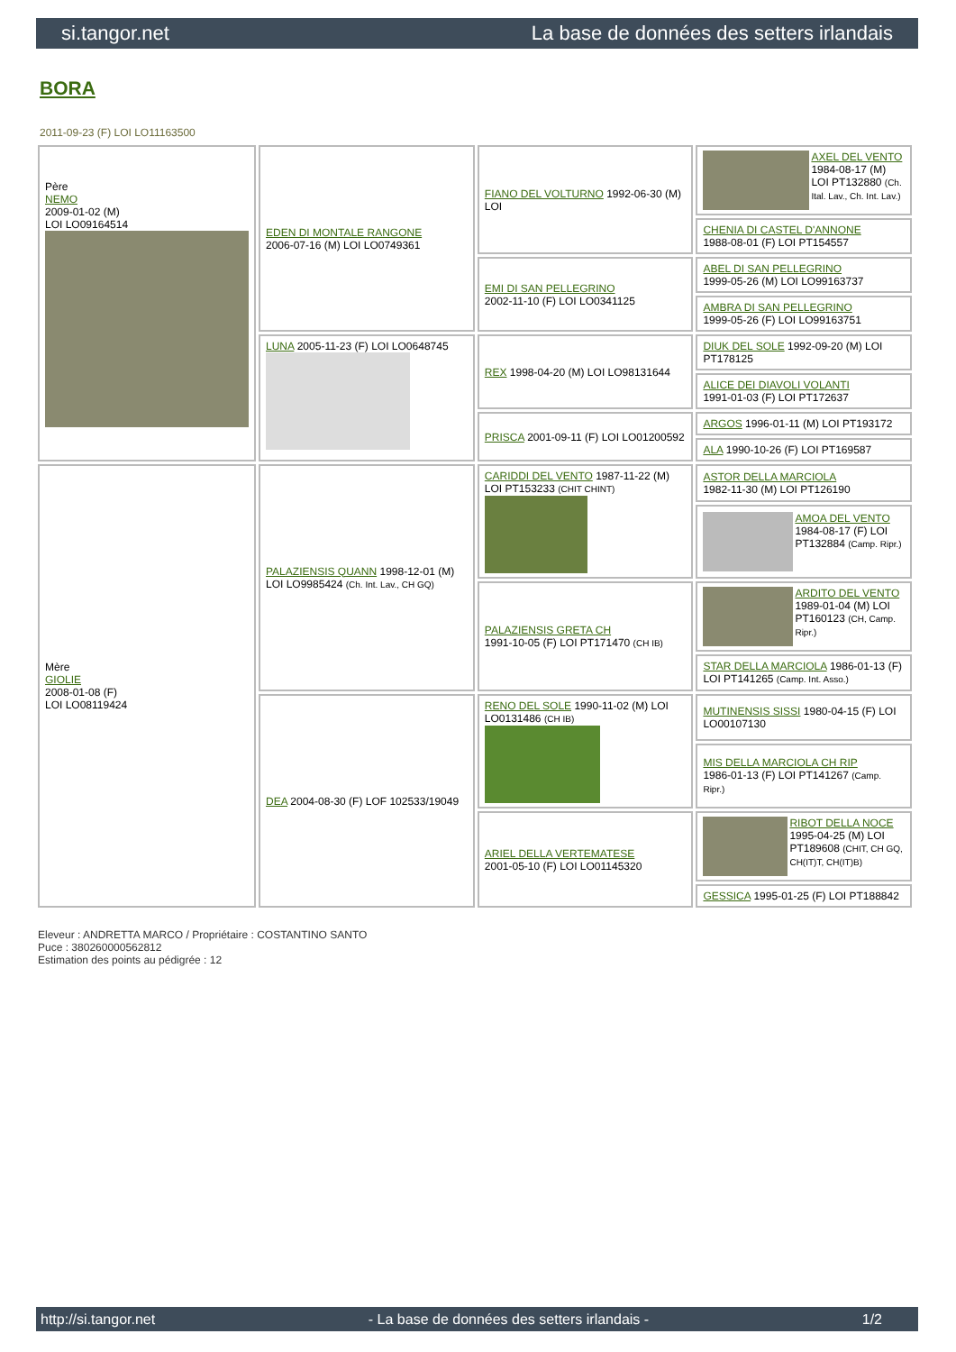si.tangor.net La base de données des setters irlandais
BORA
2011-09-23 (F) LOI LO11163500
| Père NEMO 2009-01-02 (M) LOI LO09164514 | EDEN DI MONTALE RANGONE 2006-07-16 (M) LOI LO0749361 | FIANO DEL VOLTURNO 1992-06-30 (M) LOI | AXEL DEL VENTO 1984-08-17 (M) LOI PT132880 (Ch. Ital. Lav., Ch. Int. Lav.) |
| | | | CHENIA DI CASTEL D'ANNONE 1988-08-01 (F) LOI PT154557 |
| | | EMI DI SAN PELLEGRINO 2002-11-10 (F) LOI LO0341125 | ABEL DI SAN PELLEGRINO 1999-05-26 (M) LOI LO99163737 |
| | | | AMBRA DI SAN PELLEGRINO 1999-05-26 (F) LOI LO99163751 |
| | LUNA 2005-11-23 (F) LOI LO0648745 | REX 1998-04-20 (M) LOI LO98131644 | DIUK DEL SOLE 1992-09-20 (M) LOI PT178125 |
| | | | ALICE DEI DIAVOLI VOLANTI 1991-01-03 (F) LOI PT172637 |
| | | PRISCA 2001-09-11 (F) LOI LO01200592 | ARGOS 1996-01-11 (M) LOI PT193172 |
| | | | ALA 1990-10-26 (F) LOI PT169587 |
| Mère GIOLIE 2008-01-08 (F) LOI LO08119424 | PALAZIENSIS QUANN 1998-12-01 (M) LOI LO9985424 (Ch. Int. Lav., CH GQ) | CARIDDI DEL VENTO 1987-11-22 (M) LOI PT153233 (CHIT CHINT) | ASTOR DELLA MARCIOLA 1982-11-30 (M) LOI PT126190 |
| | | | AMOA DEL VENTO 1984-08-17 (F) LOI PT132884 (Camp. Ripr.) |
| | | PALAZIENSIS GRETA CH 1991-10-05 (F) LOI PT171470 (CH IB) | ARDITO DEL VENTO 1989-01-04 (M) LOI PT160123 (CH, Camp. Ripr.) |
| | | | STAR DELLA MARCIOLA 1986-01-13 (F) LOI PT141265 (Camp. Int. Asso.) |
| | DEA 2004-08-30 (F) LOF 102533/19049 | RENO DEL SOLE 1990-11-02 (M) LOI LO0131486 (CH IB) | MUTINENSIS SISSI 1980-04-15 (F) LOI LO00107130 |
| | | | MIS DELLA MARCIOLA CH RIP 1986-01-13 (F) LOI PT141267 (Camp. Ripr.) |
| | | ARIEL DELLA VERTEMATESE 2001-05-10 (F) LOI LO01145320 | RIBOT DELLA NOCE 1995-04-25 (M) LOI PT189608 (CHIT, CH GQ, CH(IT)T, CH(IT)B) |
| | | | GESSICA 1995-01-25 (F) LOI PT188842 |
Eleveur : ANDRETTA MARCO / Propriétaire : COSTANTINO SANTO
Puce : 380260000562812
Estimation des points au pédigrée : 12
http://si.tangor.net - La base de données des setters irlandais - 1/2